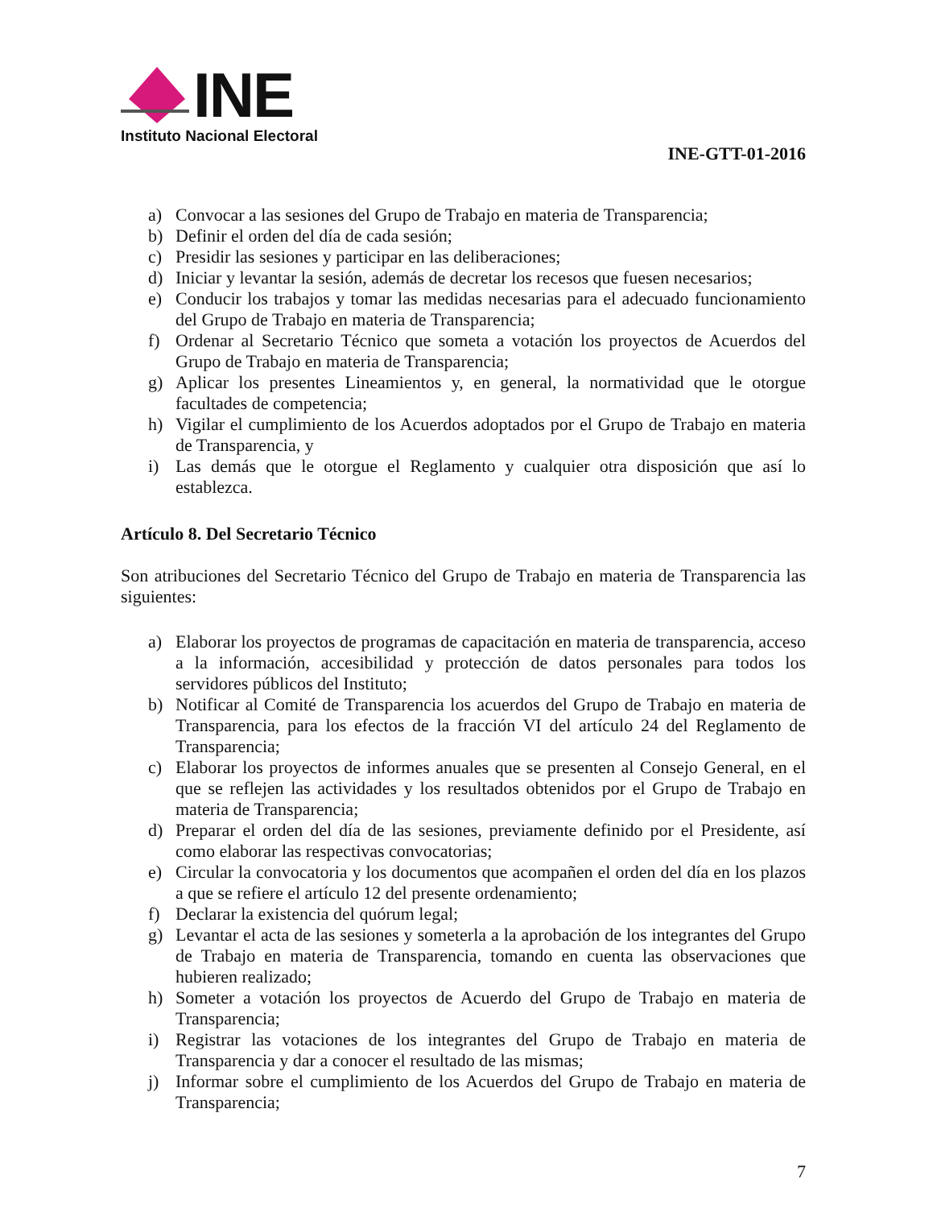INE
Instituto Nacional Electoral
INE-GTT-01-2016
a) Convocar a las sesiones del Grupo de Trabajo en materia de Transparencia;
b) Definir el orden del día de cada sesión;
c) Presidir las sesiones y participar en las deliberaciones;
d) Iniciar y levantar la sesión, además de decretar los recesos que fuesen necesarios;
e) Conducir los trabajos y tomar las medidas necesarias para el adecuado funcionamiento del Grupo de Trabajo en materia de Transparencia;
f) Ordenar al Secretario Técnico que someta a votación los proyectos de Acuerdos del Grupo de Trabajo en materia de Transparencia;
g) Aplicar los presentes Lineamientos y, en general, la normatividad que le otorgue facultades de competencia;
h) Vigilar el cumplimiento de los Acuerdos adoptados por el Grupo de Trabajo en materia de Transparencia, y
i) Las demás que le otorgue el Reglamento y cualquier otra disposición que así lo establezca.
Artículo 8. Del Secretario Técnico
Son atribuciones del Secretario Técnico del Grupo de Trabajo en materia de Transparencia las siguientes:
a) Elaborar los proyectos de programas de capacitación en materia de transparencia, acceso a la información, accesibilidad y protección de datos personales para todos los servidores públicos del Instituto;
b) Notificar al Comité de Transparencia los acuerdos del Grupo de Trabajo en materia de Transparencia, para los efectos de la fracción VI del artículo 24 del Reglamento de Transparencia;
c) Elaborar los proyectos de informes anuales que se presenten al Consejo General, en el que se reflejen las actividades y los resultados obtenidos por el Grupo de Trabajo en materia de Transparencia;
d) Preparar el orden del día de las sesiones, previamente definido por el Presidente, así como elaborar las respectivas convocatorias;
e) Circular la convocatoria y los documentos que acompañen el orden del día en los plazos a que se refiere el artículo 12 del presente ordenamiento;
f) Declarar la existencia del quórum legal;
g) Levantar el acta de las sesiones y someterla a la aprobación de los integrantes del Grupo de Trabajo en materia de Transparencia, tomando en cuenta las observaciones que hubieren realizado;
h) Someter a votación los proyectos de Acuerdo del Grupo de Trabajo en materia de Transparencia;
i) Registrar las votaciones de los integrantes del Grupo de Trabajo en materia de Transparencia y dar a conocer el resultado de las mismas;
j) Informar sobre el cumplimiento de los Acuerdos del Grupo de Trabajo en materia de Transparencia;
7